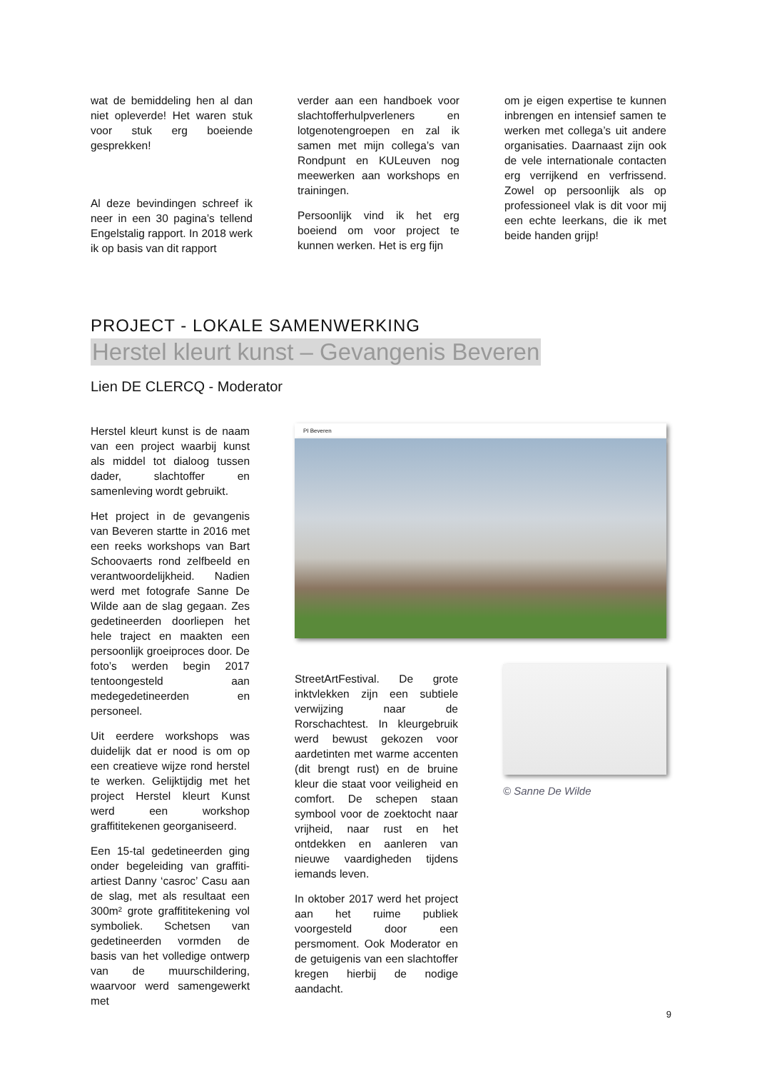wat de bemiddeling hen al dan niet opleverde! Het waren stuk voor stuk erg boeiende gesprekken!
Al deze bevindingen schreef ik neer in een 30 pagina’s tellend Engelstalig rapport. In 2018 werk ik op basis van dit rapport
verder aan een handboek voor slachtofferhulpverleners en lotgenotengroepen en zal ik samen met mijn collega’s van Rondpunt en KULeuven nog meewerken aan workshops en trainingen.
Persoonlijk vind ik het erg boeiend om voor project te kunnen werken. Het is erg fijn
om je eigen expertise te kunnen inbrengen en intensief samen te werken met collega’s uit andere organisaties. Daarnaast zijn ook de vele internationale contacten erg verrijkend en verfrissend. Zowel op persoonlijk als op professioneel vlak is dit voor mij een echte leerkans, die ik met beide handen grijp!
PROJECT - LOKALE SAMENWERKING
Herstel kleurt kunst – Gevangenis Beveren
Lien DE CLERCQ - Moderator
Herstel kleurt kunst is de naam van een project waarbij kunst als middel tot dialoog tussen dader, slachtoffer en samenleving wordt gebruikt.
Het project in de gevangenis van Beveren startte in 2016 met een reeks workshops van Bart Schoovaerts rond zelfbeeld en verantwoordelijkheid. Nadien werd met fotografe Sanne De Wilde aan de slag gegaan. Zes gedetineerden doorliepen het hele traject en maakten een persoonlijk groeiproces door. De foto’s werden begin 2017 tentoongesteld aan medegedetineerden en personeel.
Uit eerdere workshops was duidelijk dat er nood is om op een creatieve wijze rond herstel te werken. Gelijktijdig met het project Herstel kleurt Kunst werd een workshop graffititekenen georganiseerd.
Een 15-tal gedetineerden ging onder begeleiding van graffiti-artiest Danny ‘casroc’ Casu aan de slag, met als resultaat een 300m² grote graffititekening vol symboliek. Schetsen van gedetineerden vormden de basis van het volledige ontwerp van de muurschildering, waarvoor werd samengewerkt met
PI Beveren
StreetArtFestival. De grote inktvlekken zijn een subtiele verwijzing naar de Rorschachtest. In kleurgebruik werd bewust gekozen voor aardetinten met warme accenten (dit brengt rust) en de bruine kleur die staat voor veiligheid en comfort. De schepen staan symbool voor de zoektocht naar vrijheid, naar rust en het ontdekken en aanleren van nieuwe vaardigheden tijdens iemands leven.
In oktober 2017 werd het project aan het ruime publiek voorgesteld door een persmoment. Ook Moderator en de getuigenis van een slachtoffer kregen hierbij de nodige aandacht.
© Sanne De Wilde
9